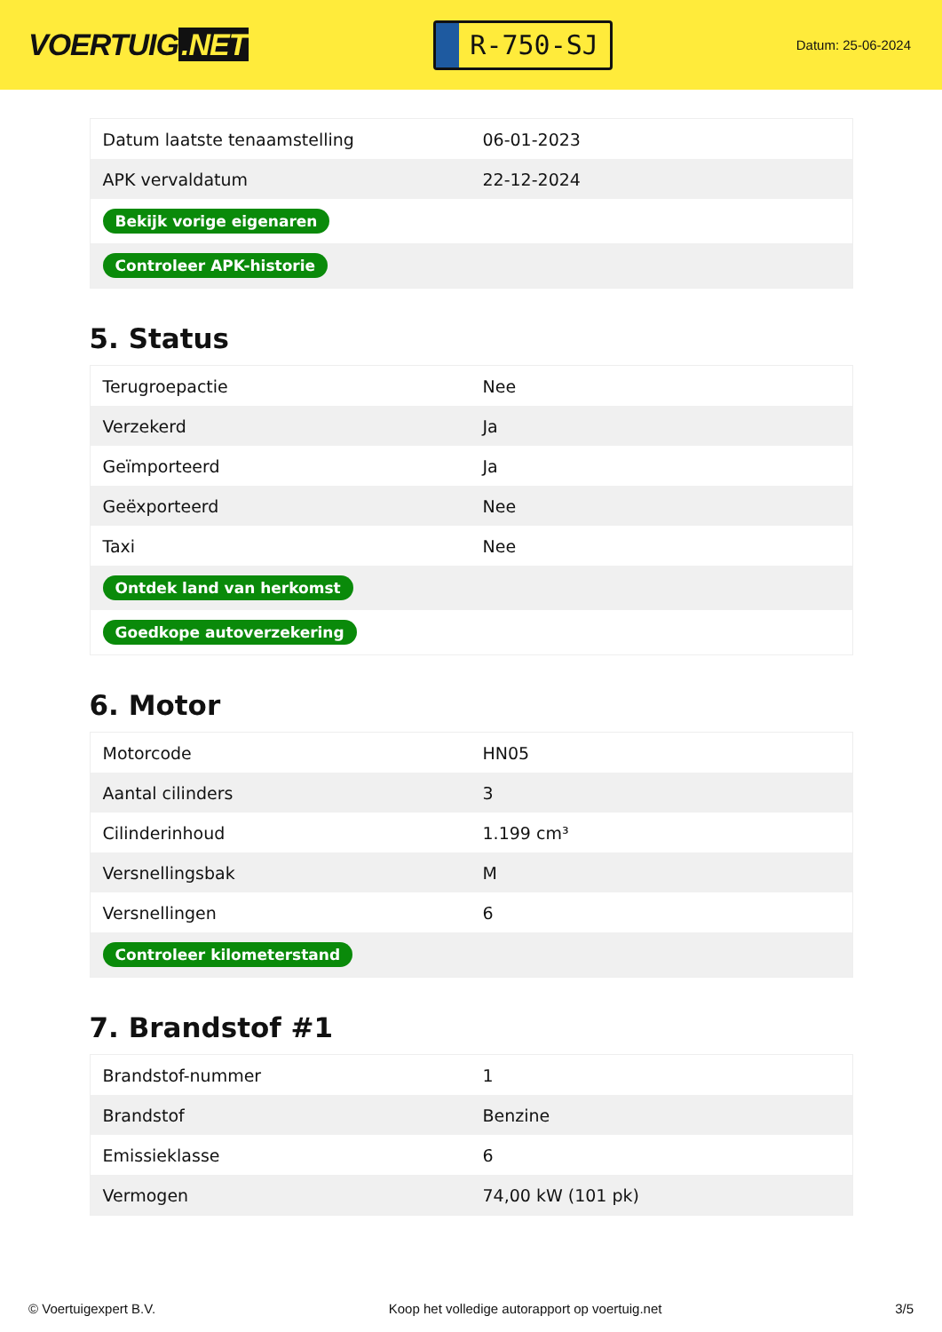VOERTUIG.NET
R-750-SJ
Datum: 25-06-2024
| Datum laatste tenaamstelling | 06-01-2023 |
| APK vervaldatum | 22-12-2024 |
| Bekijk vorige eigenaren | |
| Controleer APK-historie | |
5. Status
| Terugroepactie | Nee |
| Verzekerd | Ja |
| Geïmporteerd | Ja |
| Geëxporteerd | Nee |
| Taxi | Nee |
| Ontdek land van herkomst | |
| Goedkope autoverzekering | |
6. Motor
| Motorcode | HN05 |
| Aantal cilinders | 3 |
| Cilinderinhoud | 1.199 cm³ |
| Versnellingsbak | M |
| Versnellingen | 6 |
| Controleer kilometerstand | |
7. Brandstof #1
| Brandstof-nummer | 1 |
| Brandstof | Benzine |
| Emissieklasse | 6 |
| Vermogen | 74,00 kW (101 pk) |
© Voertuigexpert B.V. Koop het volledige autorapport op voertuig.net 3/5